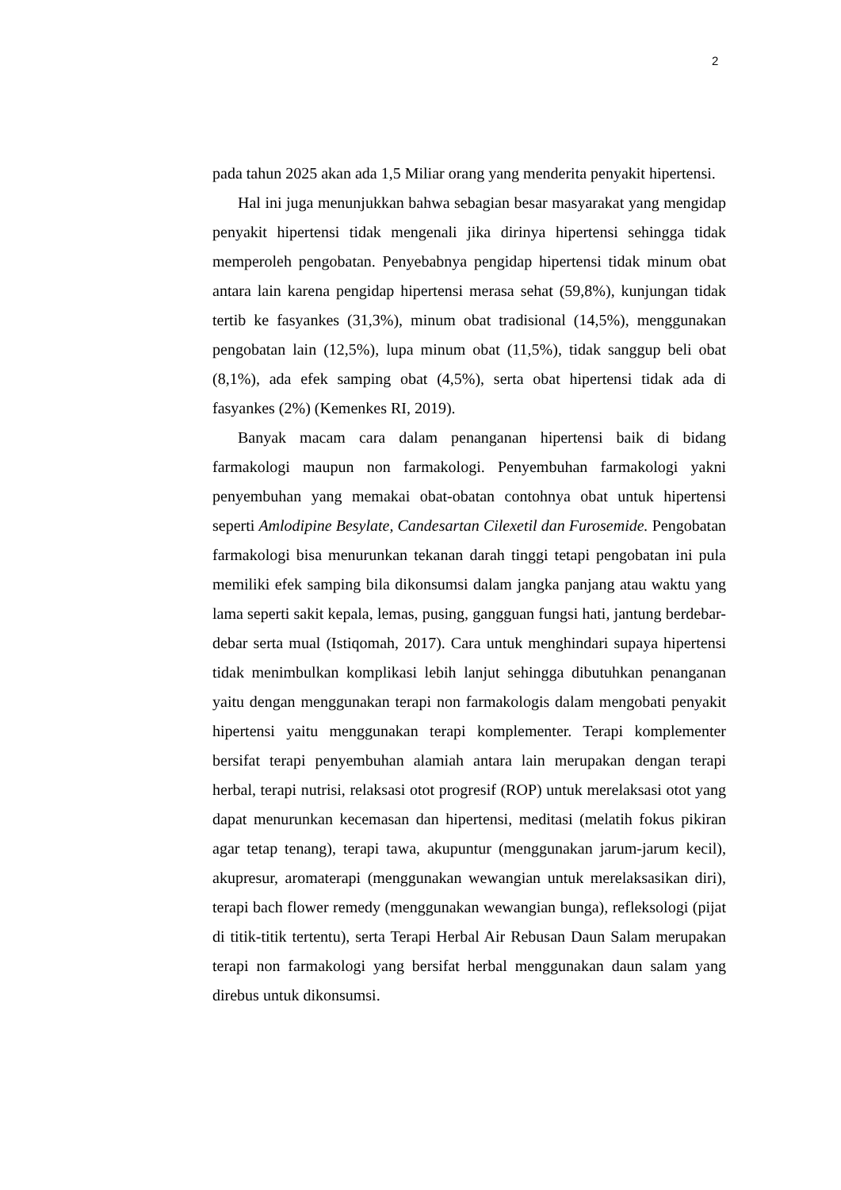2
pada tahun 2025 akan ada 1,5 Miliar orang yang menderita penyakit hipertensi.
Hal ini juga menunjukkan bahwa sebagian besar masyarakat yang mengidap penyakit hipertensi tidak mengenali jika dirinya hipertensi sehingga tidak memperoleh pengobatan. Penyebabnya pengidap hipertensi tidak minum obat antara lain karena pengidap hipertensi merasa sehat (59,8%), kunjungan tidak tertib ke fasyankes (31,3%), minum obat tradisional (14,5%), menggunakan pengobatan lain (12,5%), lupa minum obat (11,5%), tidak sanggup beli obat (8,1%), ada efek samping obat (4,5%), serta obat hipertensi tidak ada di fasyankes (2%) (Kemenkes RI, 2019).
Banyak macam cara dalam penanganan hipertensi baik di bidang farmakologi maupun non farmakologi. Penyembuhan farmakologi yakni penyembuhan yang memakai obat-obatan contohnya obat untuk hipertensi seperti Amlodipine Besylate, Candesartan Cilexetil dan Furosemide. Pengobatan farmakologi bisa menurunkan tekanan darah tinggi tetapi pengobatan ini pula memiliki efek samping bila dikonsumsi dalam jangka panjang atau waktu yang lama seperti sakit kepala, lemas, pusing, gangguan fungsi hati, jantung berdebar-debar serta mual (Istiqomah, 2017). Cara untuk menghindari supaya hipertensi tidak menimbulkan komplikasi lebih lanjut sehingga dibutuhkan penanganan yaitu dengan menggunakan terapi non farmakologis dalam mengobati penyakit hipertensi yaitu menggunakan terapi komplementer. Terapi komplementer bersifat terapi penyembuhan alamiah antara lain merupakan dengan terapi herbal, terapi nutrisi, relaksasi otot progresif (ROP) untuk merelaksasi otot yang dapat menurunkan kecemasan dan hipertensi, meditasi (melatih fokus pikiran agar tetap tenang), terapi tawa, akupuntur (menggunakan jarum-jarum kecil), akupresur, aromaterapi (menggunakan wewangian untuk merelaksasikan diri), terapi bach flower remedy (menggunakan wewangian bunga), refleksologi (pijat di titik-titik tertentu), serta Terapi Herbal Air Rebusan Daun Salam merupakan terapi non farmakologi yang bersifat herbal menggunakan daun salam yang direbus untuk dikonsumsi.